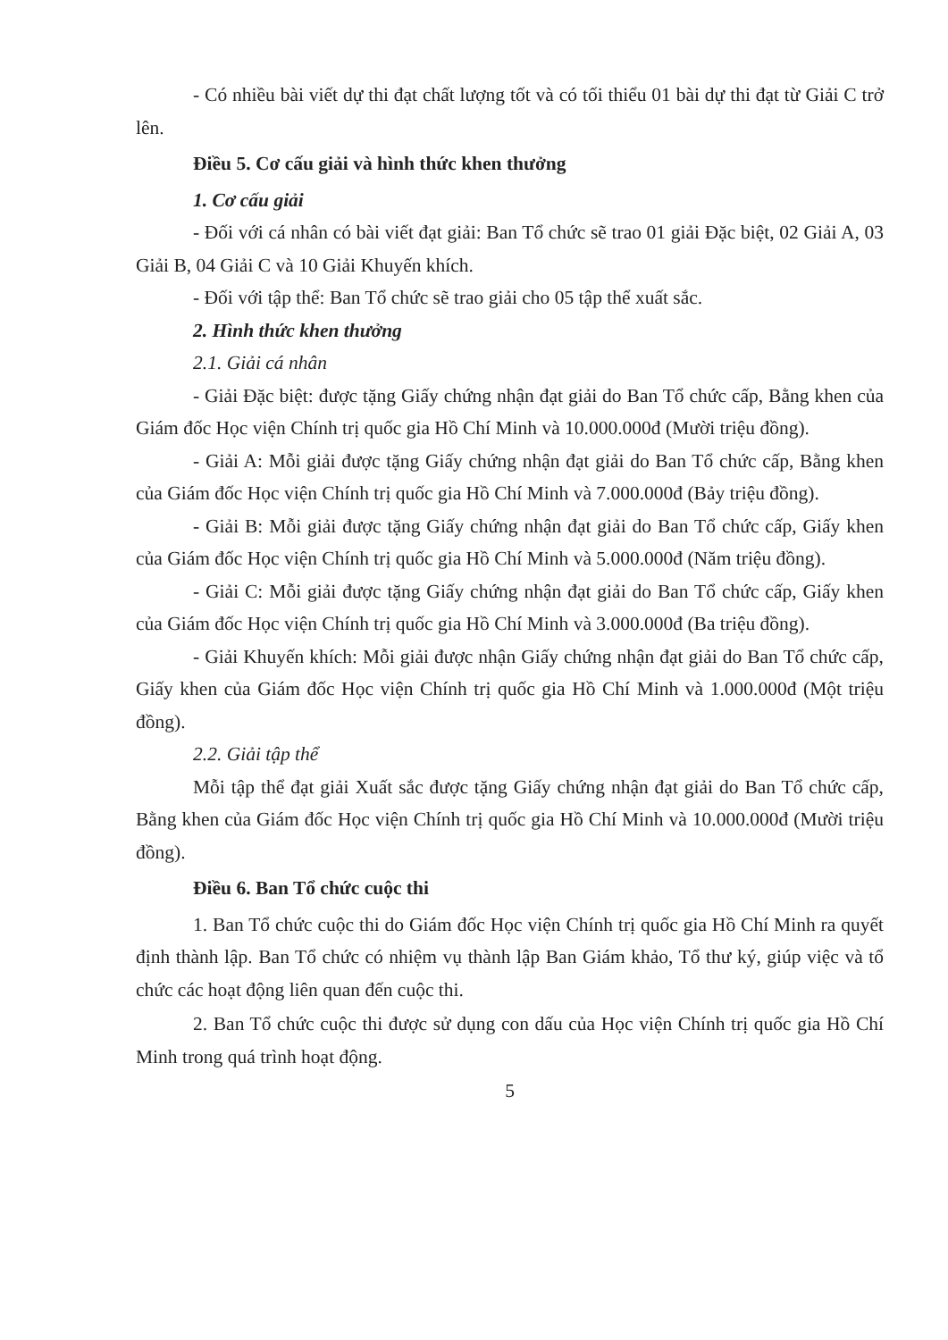- Có nhiều bài viết dự thi đạt chất lượng tốt và có tối thiểu 01 bài dự thi đạt từ Giải C trở lên.
Điều 5. Cơ cấu giải và hình thức khen thưởng
1. Cơ cấu giải
- Đối với cá nhân có bài viết đạt giải: Ban Tổ chức sẽ trao 01 giải Đặc biệt, 02 Giải A, 03 Giải B, 04 Giải C và 10 Giải Khuyến khích.
- Đối với tập thể: Ban Tổ chức sẽ trao giải cho 05 tập thể xuất sắc.
2. Hình thức khen thưởng
2.1. Giải cá nhân
- Giải Đặc biệt: được tặng Giấy chứng nhận đạt giải do Ban Tổ chức cấp, Bằng khen của Giám đốc Học viện Chính trị quốc gia Hồ Chí Minh và 10.000.000đ (Mười triệu đồng).
- Giải A: Mỗi giải được tặng Giấy chứng nhận đạt giải do Ban Tổ chức cấp, Bằng khen của Giám đốc Học viện Chính trị quốc gia Hồ Chí Minh và 7.000.000đ (Bảy triệu đồng).
- Giải B: Mỗi giải được tặng Giấy chứng nhận đạt giải do Ban Tổ chức cấp, Giấy khen của Giám đốc Học viện Chính trị quốc gia Hồ Chí Minh và 5.000.000đ (Năm triệu đồng).
- Giải C: Mỗi giải được tặng Giấy chứng nhận đạt giải do Ban Tổ chức cấp, Giấy khen của Giám đốc Học viện Chính trị quốc gia Hồ Chí Minh và 3.000.000đ (Ba triệu đồng).
- Giải Khuyến khích: Mỗi giải được nhận Giấy chứng nhận đạt giải do Ban Tổ chức cấp, Giấy khen của Giám đốc Học viện Chính trị quốc gia Hồ Chí Minh và 1.000.000đ (Một triệu đồng).
2.2. Giải tập thể
Mỗi tập thể đạt giải Xuất sắc được tặng Giấy chứng nhận đạt giải do Ban Tổ chức cấp, Bằng khen của Giám đốc Học viện Chính trị quốc gia Hồ Chí Minh và 10.000.000đ (Mười triệu đồng).
Điều 6. Ban Tổ chức cuộc thi
1. Ban Tổ chức cuộc thi do Giám đốc Học viện Chính trị quốc gia Hồ Chí Minh ra quyết định thành lập. Ban Tổ chức có nhiệm vụ thành lập Ban Giám khảo, Tổ thư ký, giúp việc và tổ chức các hoạt động liên quan đến cuộc thi.
2. Ban Tổ chức cuộc thi được sử dụng con dấu của Học viện Chính trị quốc gia Hồ Chí Minh trong quá trình hoạt động.
5